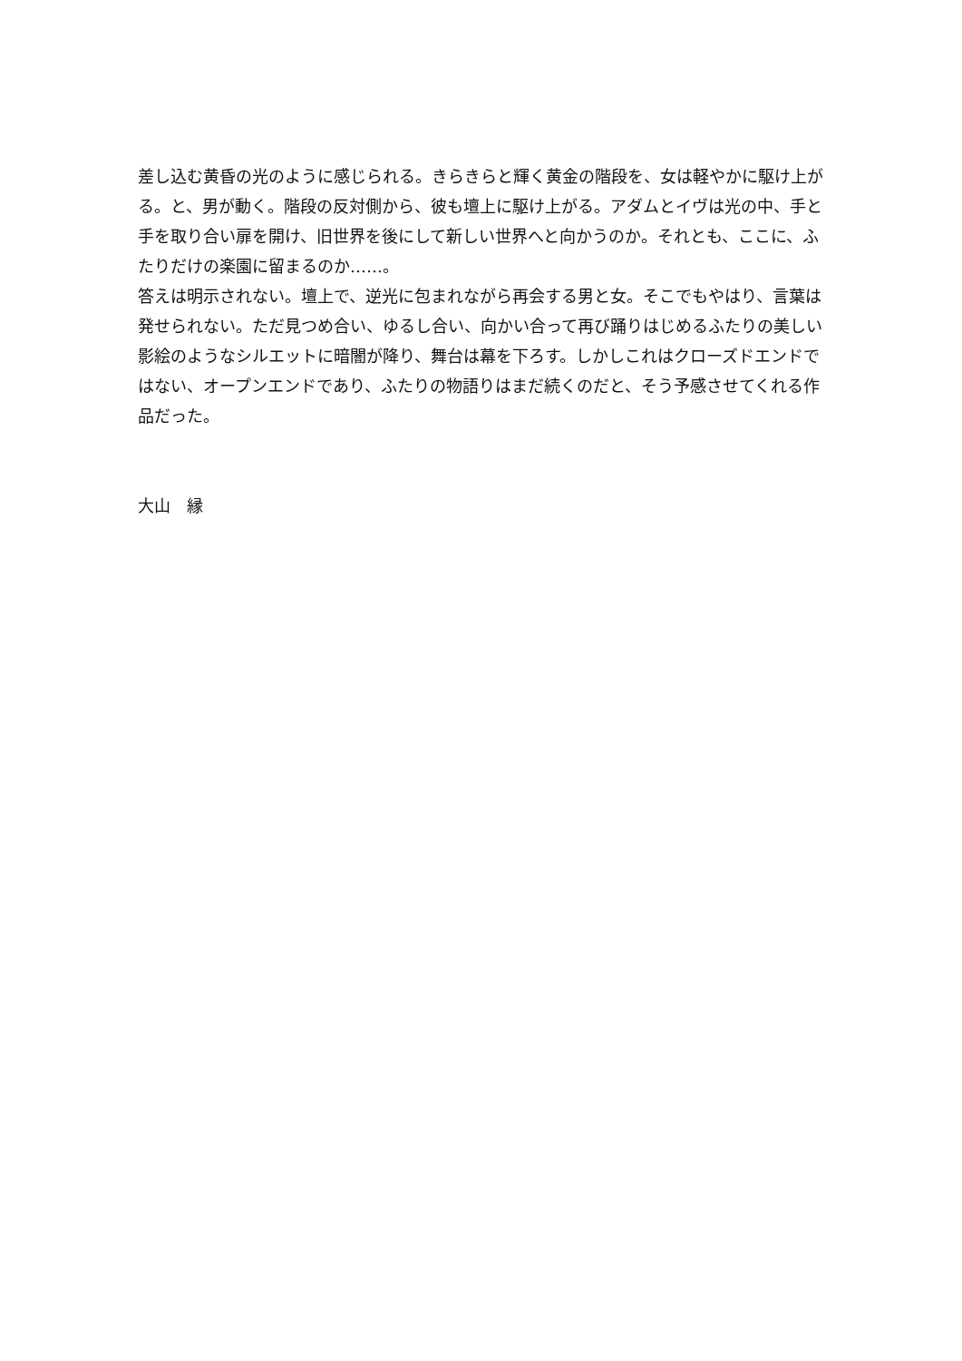差し込む黄昏の光のように感じられる。きらきらと輝く黄金の階段を、女は軽やかに駆け上がる。と、男が動く。階段の反対側から、彼も壇上に駆け上がる。アダムとイヴは光の中、手と手を取り合い扉を開け、旧世界を後にして新しい世界へと向かうのか。それとも、ここに、ふたりだけの楽園に留まるのか……。
答えは明示されない。壇上で、逆光に包まれながら再会する男と女。そこでもやはり、言葉は発せられない。ただ見つめ合い、ゆるし合い、向かい合って再び踊りはじめるふたりの美しい影絵のようなシルエットに暗闇が降り、舞台は幕を下ろす。しかしこれはクローズドエンドではない、オープンエンドであり、ふたりの物語りはまだ続くのだと、そう予感させてくれる作品だった。
大山　縁